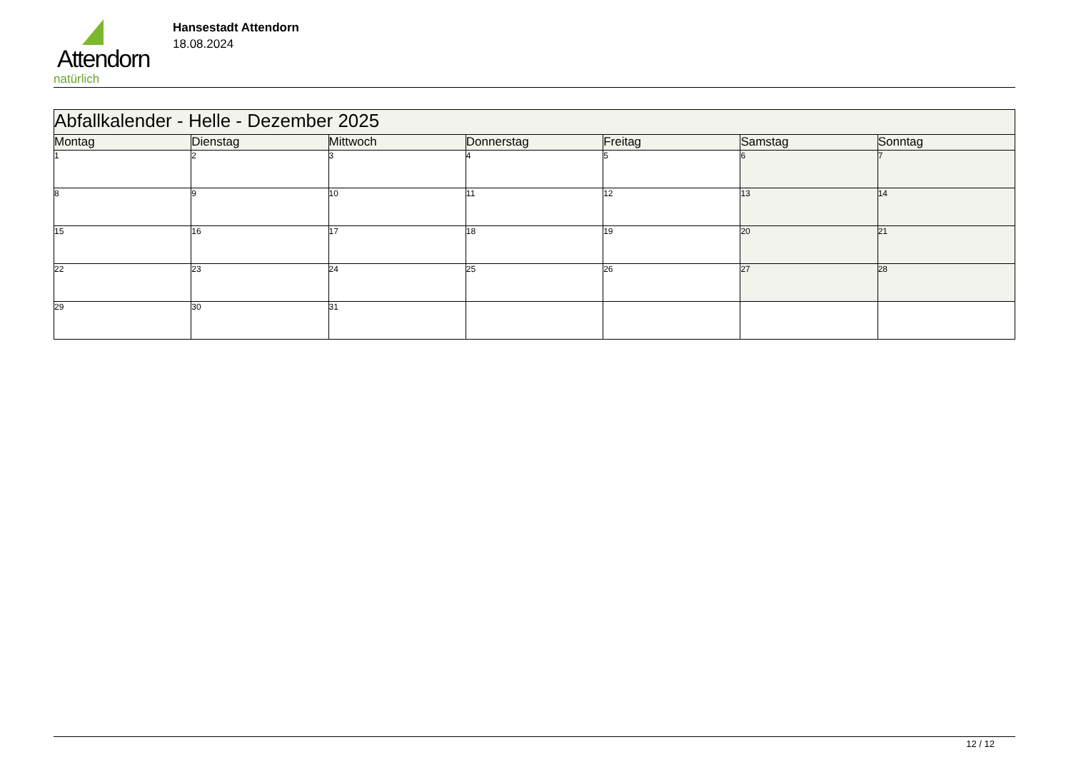Attendorn
natürlich
Hansestadt Attendorn
18.08.2024
| Abfallkalender - Helle - Dezember 2025 | | | | | | |
| --- | --- | --- | --- | --- | --- | --- |
| Montag | Dienstag | Mittwoch | Donnerstag | Freitag | Samstag | Sonntag |
| 1 | 2 | 3 | 4 | 5 | 6 | 7 |
| 8 | 9 | 10 | 11 | 12 | 13 | 14 |
| 15 | 16 | 17 | 18 | 19 | 20 | 21 |
| 22 | 23 | 24 | 25 | 26 | 27 | 28 |
| 29 | 30 | 31 | | | | |
12 / 12